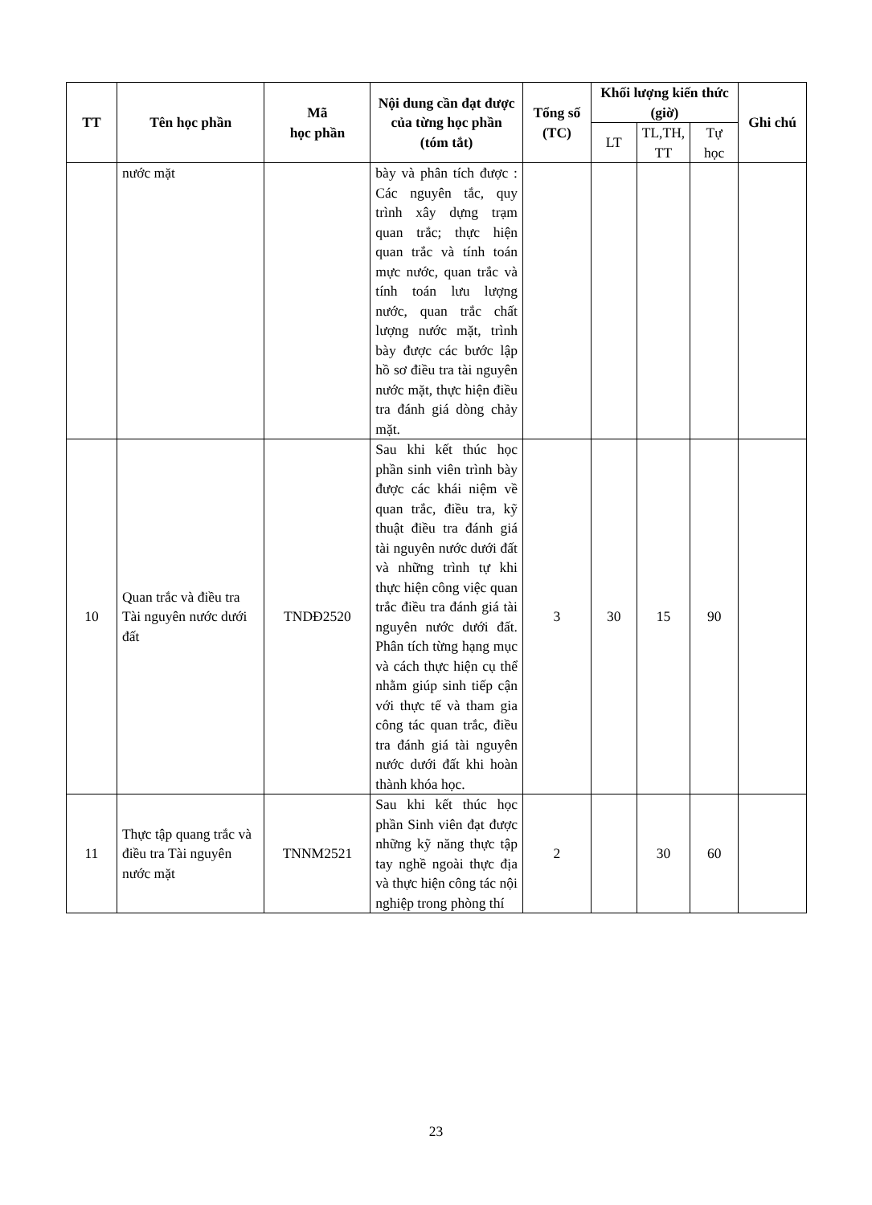| TT | Tên học phần | Mã học phần | Nội dung cần đạt được của từng học phần (tóm tắt) | Tổng số (TC) | Khối lượng kiến thức (giờ) | | | Ghi chú |
| --- | --- | --- | --- | --- | --- | --- | --- | --- |
| | | | | | LT | TL,TH, TT | Tự học | |
| | nước mặt | | bày và phân tích được : Các nguyên tắc, quy trình xây dựng trạm quan trắc; thực hiện quan trắc và tính toán mực nước, quan trắc và tính toán lưu lượng nước, quan trắc chất lượng nước mặt, trình bày được các bước lập hồ sơ điều tra tài nguyên nước mặt, thực hiện điều tra đánh giá dòng chảy mặt. | | | | | |
| 10 | Quan trắc và điều tra Tài nguyên nước dưới đất | TNDĐ2520 | Sau khi kết thúc học phần sinh viên trình bày được các khái niệm về quan trắc, điều tra, kỹ thuật điều tra đánh giá tài nguyên nước dưới đất và những trình tự khi thực hiện công việc quan trắc điều tra đánh giá tài nguyên nước dưới đất. Phân tích từng hạng mục và cách thực hiện cụ thể nhằm giúp sinh tiếp cận với thực tế và tham gia công tác quan trắc, điều tra đánh giá tài nguyên nước dưới đất khi hoàn thành khóa học. | 3 | 30 | 15 | 90 | |
| 11 | Thực tập quang trắc và điều tra Tài nguyên nước mặt | TNNM2521 | Sau khi kết thúc học phần Sinh viên đạt được những kỹ năng thực tập tay nghề ngoài thực địa và thực hiện công tác nội nghiệp trong phòng thí | 2 | | 30 | 60 | |
23